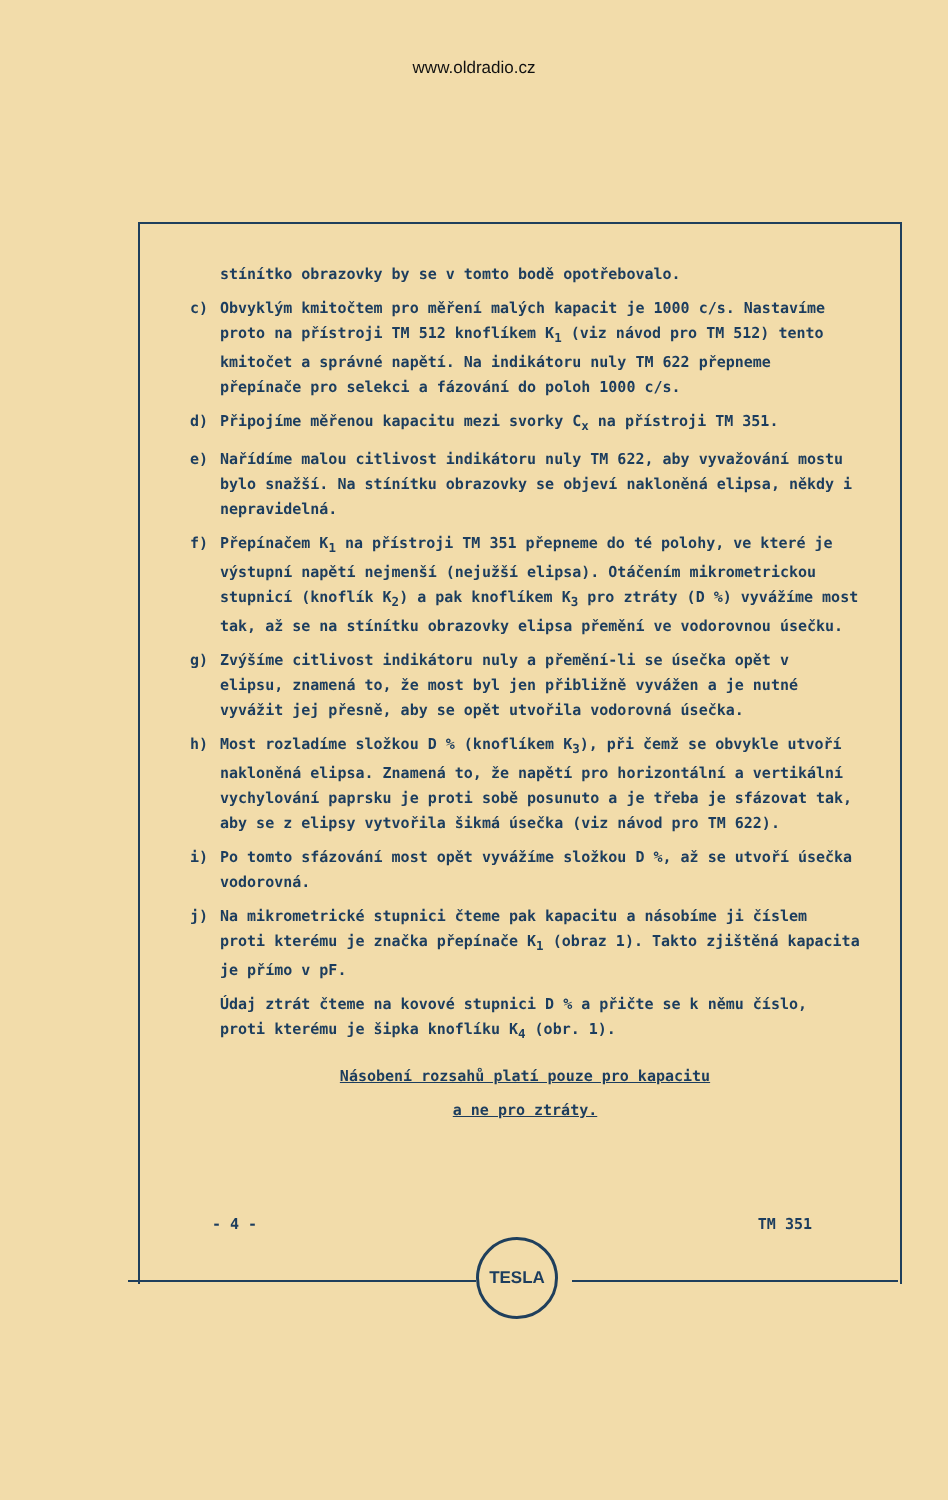www.oldradio.cz
stínítko obrazovky by se v tomto bodě opotřebovalo.
c) Obvyklým kmitočtem pro měření malých kapacit je 1000 c/s. Nastavíme proto na přístroji TM 512 knoflíkem K<sub>1</sub> (viz návod pro TM 512) tento kmitočet a správné napětí. Na indikátoru nuly TM 622 přepneme přepínače pro selekci a fázování do poloh 1000 c/s.
d) Připojíme měřenou kapacitu mezi svorky C<sub>x</sub> na přístroji TM 351.
e) Nařídíme malou citlivost indikátoru nuly TM 622, aby vyvažování mostu bylo snažší. Na stínítku obrazovky se objeví nakloněná elipsa, někdy i nepravidelná.
f) Přepínačem K<sub>1</sub> na přístroji TM 351 přepneme do té polohy, ve které je výstupní napětí nejmenší (nejužší elipsa). Otáčením mikrometrickou stupnicí (knoflík K<sub>2</sub>) a pak knoflíkem K<sub>3</sub> pro ztráty (D %) vyvážíme most tak, až se na stínítku obrazovky elipsa přemění ve vodorovnou úsečku.
g) Zvýšíme citlivost indikátoru nuly a přemění-li se úsečka opět v elipsu, znamená to, že most byl jen přibližně vyvážen a je nutné vyvážit jej přesně, aby se opět utvořila vodorovná úsečka.
h) Most rozladíme složkou D % (knoflíkem K<sub>3</sub>), při čemž se obvykle utvoří nakloněná elipsa. Znamená to, že napětí pro horizontální a vertikální vychylování paprsku je proti sobě posunuto a je třeba je sfázovat tak, aby se z elipsy vytvořila šikmá úsečka (viz návod pro TM 622).
i) Po tomto sfázování most opět vyvážíme složkou D %, až se utvoří úsečka vodorovná.
j) Na mikrometrické stupnici čteme pak kapacitu a násobíme ji číslem proti kterému je značka přepínače K<sub>1</sub> (obraz 1). Takto zjištěná kapacita je přímo v pF.
Údaj ztrát čteme na kovové stupnici D % a přičte se k němu číslo, proti kterému je šipka knoflíku K<sub>4</sub> (obr. 1).
Násobení rozsahů platí pouze pro kapacitu
a ne pro ztráty.
- 4 - TM 351
TESLA